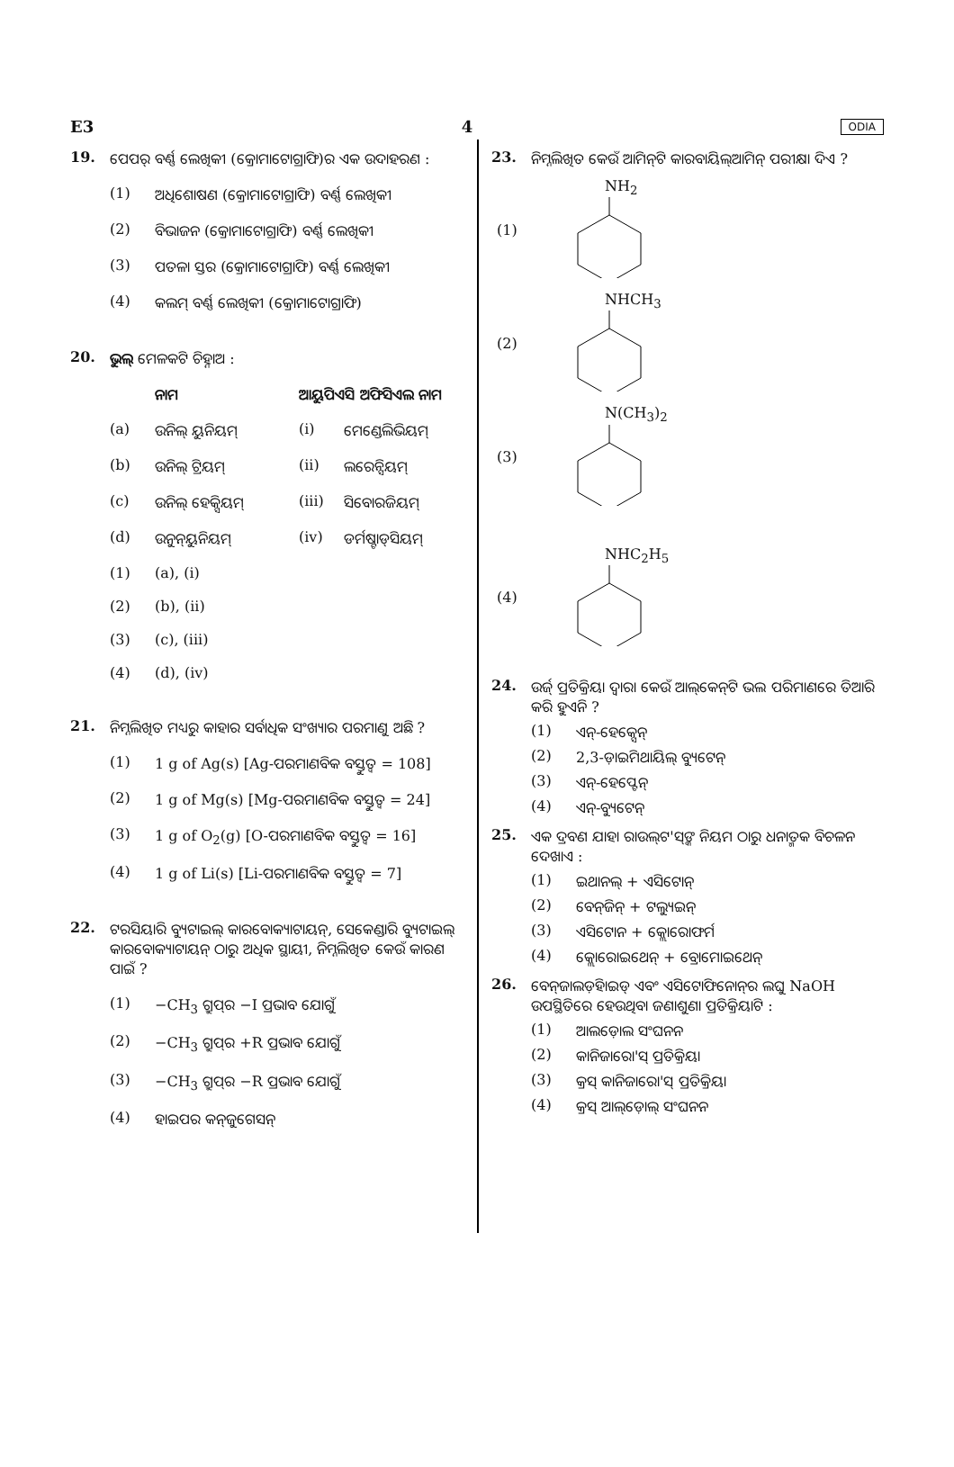E3 4 ODIA
19. ପେପର୍ ବର୍ଣ୍ଣ ଲେଖିକୀ (କ୍ରୋମାଟୋଗ୍ରାଫି)ର ଏକ ଉଦାହରଣ :
(1) ଅଧିଶୋଷଣ (କ୍ରୋମାଟୋଗ୍ରାଫି) ବର୍ଣ୍ଣ ଲେଖିକୀ
(2) ବିଭାଜନ (କ୍ରୋମାଟୋଗ୍ରାଫି) ବର୍ଣ୍ଣ ଲେଖିକୀ
(3) ପତଳା ସ୍ତର (କ୍ରୋମାଟୋଗ୍ରାଫି) ବର୍ଣ୍ଣ ଲେଖିକୀ
(4) କଲମ୍ ବର୍ଣ୍ଣ ଲେଖିକୀ (କ୍ରୋମାଟୋଗ୍ରାଫି)
20. ଭୁଲ୍ ମେଳକଟି ଚିହ୍ନାଅ :
ନାମ ଆୟୁପିଏସି ଅଫିସିଏଲ ନାମ
(a) ଉନିଲ୍ ୟୁନିୟମ୍ (i) ମେଣ୍ଡେଲିଭିୟମ୍
(b) ଉନିଲ୍ ଟ୍ରିୟମ୍ (ii) ଲରେନ୍ସିୟମ୍
(c) ଉନିଲ୍ ହେକ୍ସିୟମ୍ (iii) ସିବୋରଜିୟମ୍
(d) ଉନୁନ୍‌ୟୁନିୟମ୍ (iv) ଡର୍ମଷ୍ଟାଡ୍‌ସିୟମ୍
(1) (a), (i)
(2) (b), (ii)
(3) (c), (iii)
(4) (d), (iv)
21. ନିମ୍ନଲିଖିତ ମଧ୍ୟରୁ କାହାର ସର୍ବାଧିକ ସଂଖ୍ୟାର ପରମାଣୁ ଅଛି ?
(1) 1 g of Ag(s) [Ag-ପରମାଣବିକ ବସ୍ତୁତ୍ୱ = 108]
(2) 1 g of Mg(s) [Mg-ପରମାଣବିକ ବସ୍ତୁତ୍ୱ = 24]
(3) 1 g of O<sub>2</sub>(g) [O-ପରମାଣବିକ ବସ୍ତୁତ୍ୱ = 16]
(4) 1 g of Li(s) [Li-ପରମାଣବିକ ବସ୍ତୁତ୍ୱ = 7]
22. ଟରସିୟାରି ବ୍ୟୁଟାଇଲ୍ କାରବୋକ୍ୟାଟାୟନ୍, ସେକେଣ୍ଡାରି ବ୍ୟୁଟାଇଲ୍ କାରବୋକ୍ୟାଟାୟନ୍ ଠାରୁ ଅଧିକ ସ୍ଥାୟୀ, ନିମ୍ନଲିଖିତ କେଉଁ କାରଣ ପାଇଁ ?
(1) −CH<sub>3</sub> ଗ୍ରୁପ୍‌ର −I ପ୍ରଭାବ ଯୋଗୁଁ
(2) −CH<sub>3</sub> ଗ୍ରୁପ୍‌ର +R ପ୍ରଭାବ ଯୋଗୁଁ
(3) −CH<sub>3</sub> ଗ୍ରୁପ୍‌ର −R ପ୍ରଭାବ ଯୋଗୁଁ
(4) ହାଇପର କନ୍‌ଜୁଗେସନ୍
23. ନିମ୍ନଲିଖିତ କେଉଁ ଆମିନ୍‌ଟି କାରବାୟିଲ୍‌ଆମିନ୍ ପରୀକ୍ଷା ଦିଏ ?
(1) NH<sub>2</sub>
(2) NHCH<sub>3</sub>
(3) N(CH<sub>3</sub>)<sub>2</sub>
(4) NHC<sub>2</sub>H<sub>5</sub>
24. ଉର୍ଜ୍ ପ୍ରତିକ୍ରିୟା ଦ୍ୱାରା କେଉଁ ଆଲ୍‌କେନ୍‌ଟି ଭଲ ପରିମାଣରେ ତିଆରି କରି ହୁଏନି ?
(1) ଏନ୍-ହେକ୍ସେନ୍
(2) 2,3-ଡ଼ାଇମିଥାୟିଲ୍ ବ୍ୟୁଟେନ୍
(3) ଏନ୍-ହେପ୍ଟେନ୍
(4) ଏନ୍-ବ୍ୟୁଟେନ୍
25. ଏକ ଦ୍ରବଣ ଯାହା ରାଉଲ୍‌ଟ'ସ୍‌ଙ୍କ ନିୟମ ଠାରୁ ଧନାତ୍ମକ ବିଚଳନ ଦେଖାଏ :
(1) ଇଥାନଲ୍ + ଏସିଟୋନ୍
(2) ବେନ୍‌ଜିନ୍ + ଟଲ୍ୟୁଇନ୍
(3) ଏସିଟୋନ + କ୍ଲୋରୋଫର୍ମ
(4) କ୍ଲୋରୋଇଥେନ୍ + ବ୍ରୋମୋଇଥେନ୍
26. ବେନ୍‌ଜାଲଡ଼ିହାଇଡ୍ ଏବଂ ଏସିଟୋଫିନୋନ୍‌ର ଲଘୁ NaOH ଉପସ୍ଥିତିରେ ହେଉଥିବା ଜଣାଶୁଣା ପ୍ରତିକ୍ରିୟାଟି :
(1) ଆଲଡ଼ୋଲ ସଂଘନନ
(2) କାନିଜାରୋ'ସ୍ ପ୍ରତିକ୍ରିୟା
(3) କ୍ରସ୍ କାନିଜାରୋ'ସ୍ ପ୍ରତିକ୍ରିୟା
(4) କ୍ରସ୍ ଆଲ୍‌ଡ଼ୋଲ୍ ସଂଘନନ